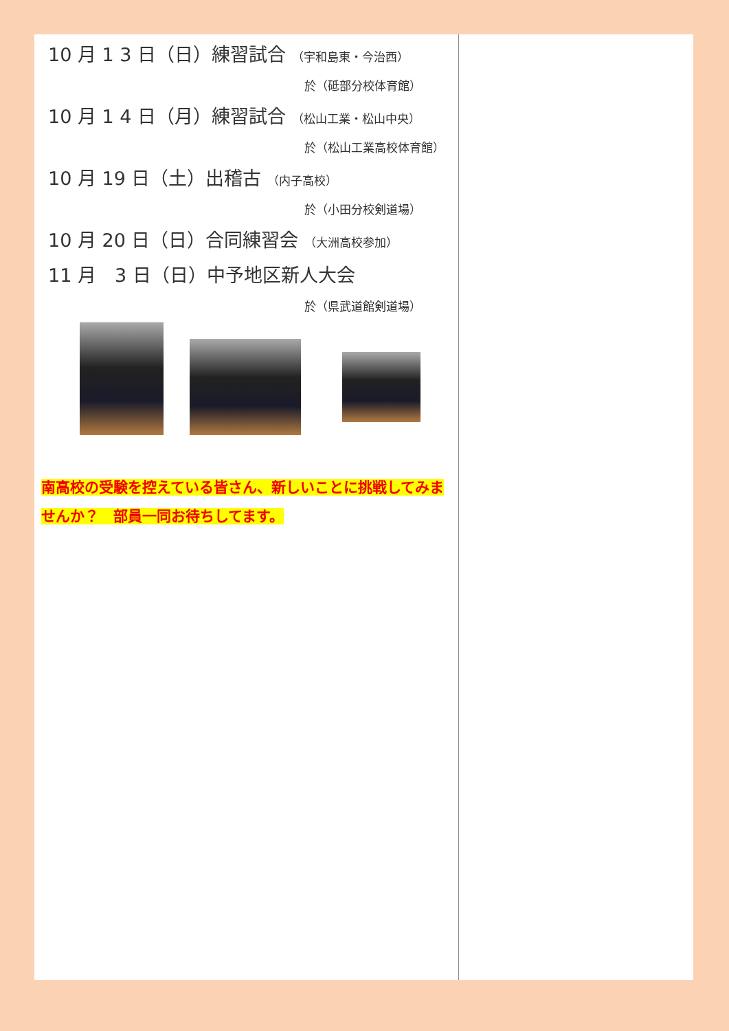10 月 1 3 日（日）練習試合 （宇和島東・今治西）
於（砥部分校体育館）
10 月 1 4 日（月）練習試合 （松山工業・松山中央）
於（松山工業高校体育館）
10 月 19 日（土）出稽古 （内子高校）
於（小田分校剣道場）
10 月 20 日（日）合同練習会 （大洲高校参加）
11 月　3 日（日）中予地区新人大会
於（県武道館剣道場）
南高校の受験を控えている皆さん、新しいことに挑戦してみませんか？　部員一同お待ちしてます。